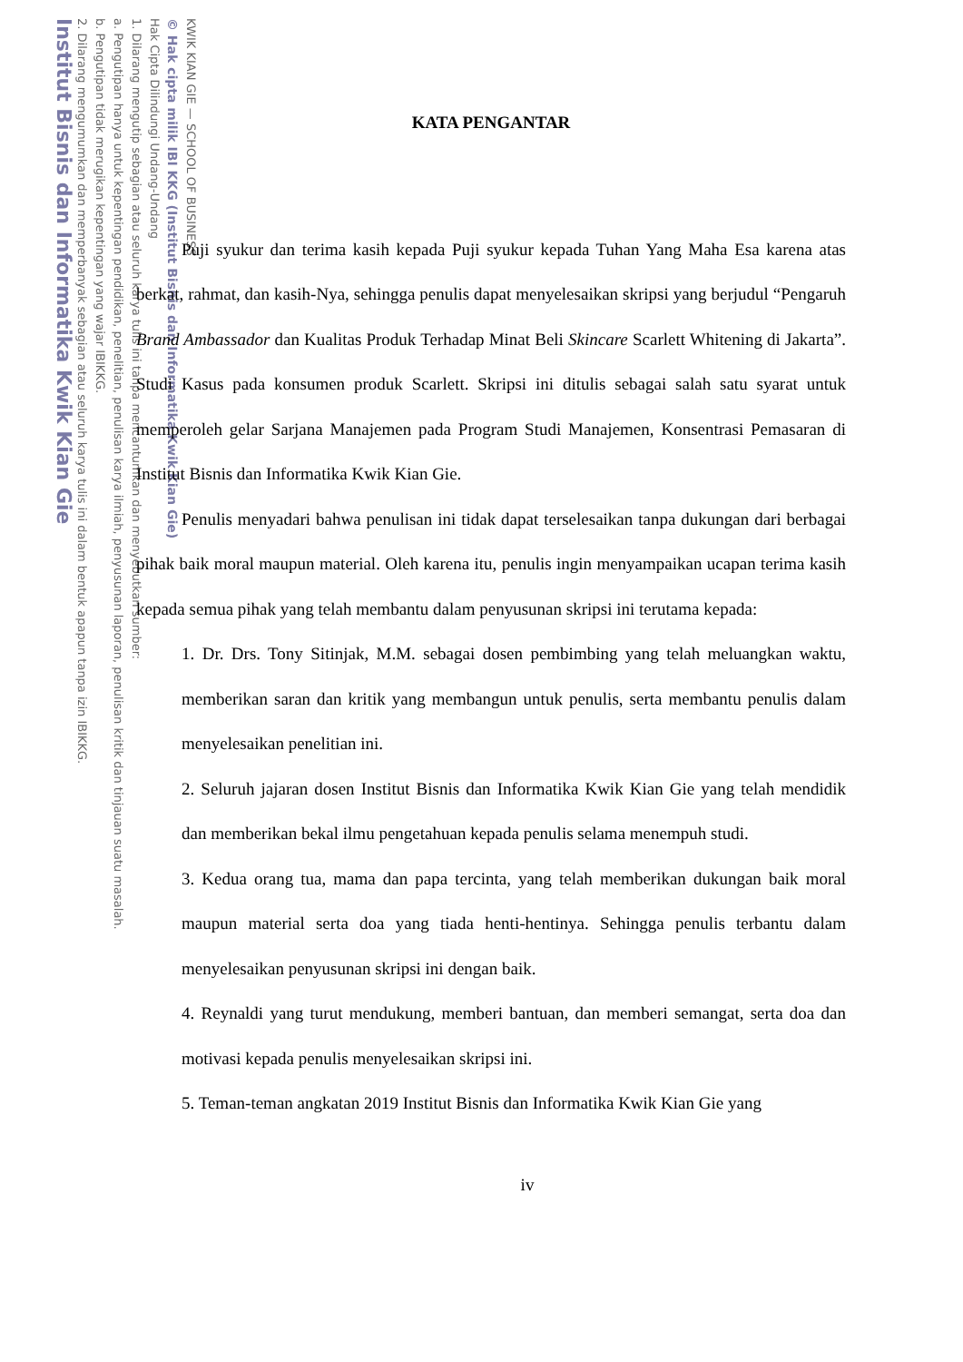KWIK KIAN GIE — SCHOOL OF BUSINESS
© Hak cipta milik IBI KKG (Institut Bisnis dan Informatika Kwik Kian Gie)
Hak Cipta Dilindungi Undang-Undang
1. Dilarang mengutip sebagian atau seluruh karya tulis ini tanpa mencantumkan dan menyebutkan sumber:
a. Pengutipan hanya untuk kepentingan pendidikan, penelitian, penulisan karya ilmiah, penyusunan laporan, penulisan kritik dan tinjauan suatu masalah.
b. Pengutipan tidak merugikan kepentingan yang wajar IBIKKG.
2. Dilarang mengumumkan dan memperbanyak sebagian atau seluruh karya tulis ini dalam bentuk apapun tanpa izin IBIKKG.
Institut Bisnis dan Informatika Kwik Kian Gie
KATA PENGANTAR
Puji syukur dan terima kasih kepada Puji syukur kepada Tuhan Yang Maha Esa karena atas berkat, rahmat, dan kasih-Nya, sehingga penulis dapat menyelesaikan skripsi yang berjudul “Pengaruh Brand Ambassador dan Kualitas Produk Terhadap Minat Beli Skincare Scarlett Whitening di Jakarta”. Studi Kasus pada konsumen produk Scarlett. Skripsi ini ditulis sebagai salah satu syarat untuk memperoleh gelar Sarjana Manajemen pada Program Studi Manajemen, Konsentrasi Pemasaran di Institut Bisnis dan Informatika Kwik Kian Gie.
Penulis menyadari bahwa penulisan ini tidak dapat terselesaikan tanpa dukungan dari berbagai pihak baik moral maupun material. Oleh karena itu, penulis ingin menyampaikan ucapan terima kasih kepada semua pihak yang telah membantu dalam penyusunan skripsi ini terutama kepada:
1. Dr. Drs. Tony Sitinjak, M.M. sebagai dosen pembimbing yang telah meluangkan waktu, memberikan saran dan kritik yang membangun untuk penulis, serta membantu penulis dalam menyelesaikan penelitian ini.
2. Seluruh jajaran dosen Institut Bisnis dan Informatika Kwik Kian Gie yang telah mendidik dan memberikan bekal ilmu pengetahuan kepada penulis selama menempuh studi.
3. Kedua orang tua, mama dan papa tercinta, yang telah memberikan dukungan baik moral maupun material serta doa yang tiada henti-hentinya. Sehingga penulis terbantu dalam menyelesaikan penyusunan skripsi ini dengan baik.
4. Reynaldi yang turut mendukung, memberi bantuan, dan memberi semangat, serta doa dan motivasi kepada penulis menyelesaikan skripsi ini.
5. Teman-teman angkatan 2019 Institut Bisnis dan Informatika Kwik Kian Gie yang
iv